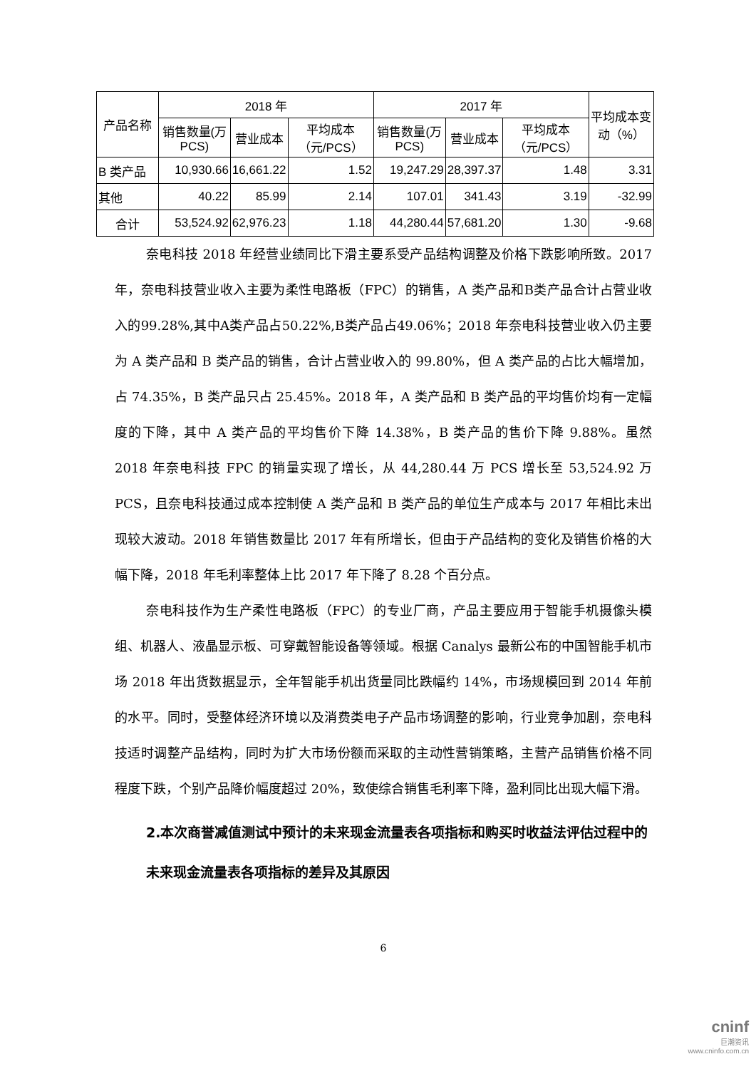| 产品名称 | 2018 年 | | | 2017 年 | | | 平均成本变动（%） |
| --- | --- | --- | --- | --- | --- | --- | --- |
| | 销售数量(万PCS) | 营业成本 | 平均成本（元/PCS） | 销售数量(万PCS) | 营业成本 | 平均成本（元/PCS） | |
| B 类产品 | 10,930.66 | 16,661.22 | 1.52 | 19,247.29 | 28,397.37 | 1.48 | 3.31 |
| 其他 | 40.22 | 85.99 | 2.14 | 107.01 | 341.43 | 3.19 | -32.99 |
| 合计 | 53,524.92 | 62,976.23 | 1.18 | 44,280.44 | 57,681.20 | 1.30 | -9.68 |
奈电科技 2018 年经营业绩同比下滑主要系受产品结构调整及价格下跌影响所致。2017 年，奈电科技营业收入主要为柔性电路板（FPC）的销售，A 类产品和B类产品合计占营业收入的99.28%,其中A类产品占50.22%,B类产品占49.06%；2018 年奈电科技营业收入仍主要为 A 类产品和 B 类产品的销售，合计占营业收入的 99.80%，但 A 类产品的占比大幅增加，占 74.35%，B 类产品只占 25.45%。2018 年，A 类产品和 B 类产品的平均售价均有一定幅度的下降，其中 A 类产品的平均售价下降 14.38%，B 类产品的售价下降 9.88%。虽然 2018 年奈电科技 FPC 的销量实现了增长，从 44,280.44 万 PCS 增长至 53,524.92 万 PCS，且奈电科技通过成本控制使 A 类产品和 B 类产品的单位生产成本与 2017 年相比未出现较大波动。2018 年销售数量比 2017 年有所增长，但由于产品结构的变化及销售价格的大幅下降，2018 年毛利率整体上比 2017 年下降了 8.28 个百分点。
奈电科技作为生产柔性电路板（FPC）的专业厂商，产品主要应用于智能手机摄像头模组、机器人、液晶显示板、可穿戴智能设备等领域。根据 Canalys 最新公布的中国智能手机市场 2018 年出货数据显示，全年智能手机出货量同比跌幅约 14%，市场规模回到 2014 年前的水平。同时，受整体经济环境以及消费类电子产品市场调整的影响，行业竞争加剧，奈电科技适时调整产品结构，同时为扩大市场份额而采取的主动性营销策略，主营产品销售价格不同程度下跌，个别产品降价幅度超过 20%，致使综合销售毛利率下降，盈利同比出现大幅下滑。
2.本次商誉减值测试中预计的未来现金流量表各项指标和购买时收益法评估过程中的未来现金流量表各项指标的差异及其原因
6
cninf
巨潮资讯
www.cninfo.com.cn